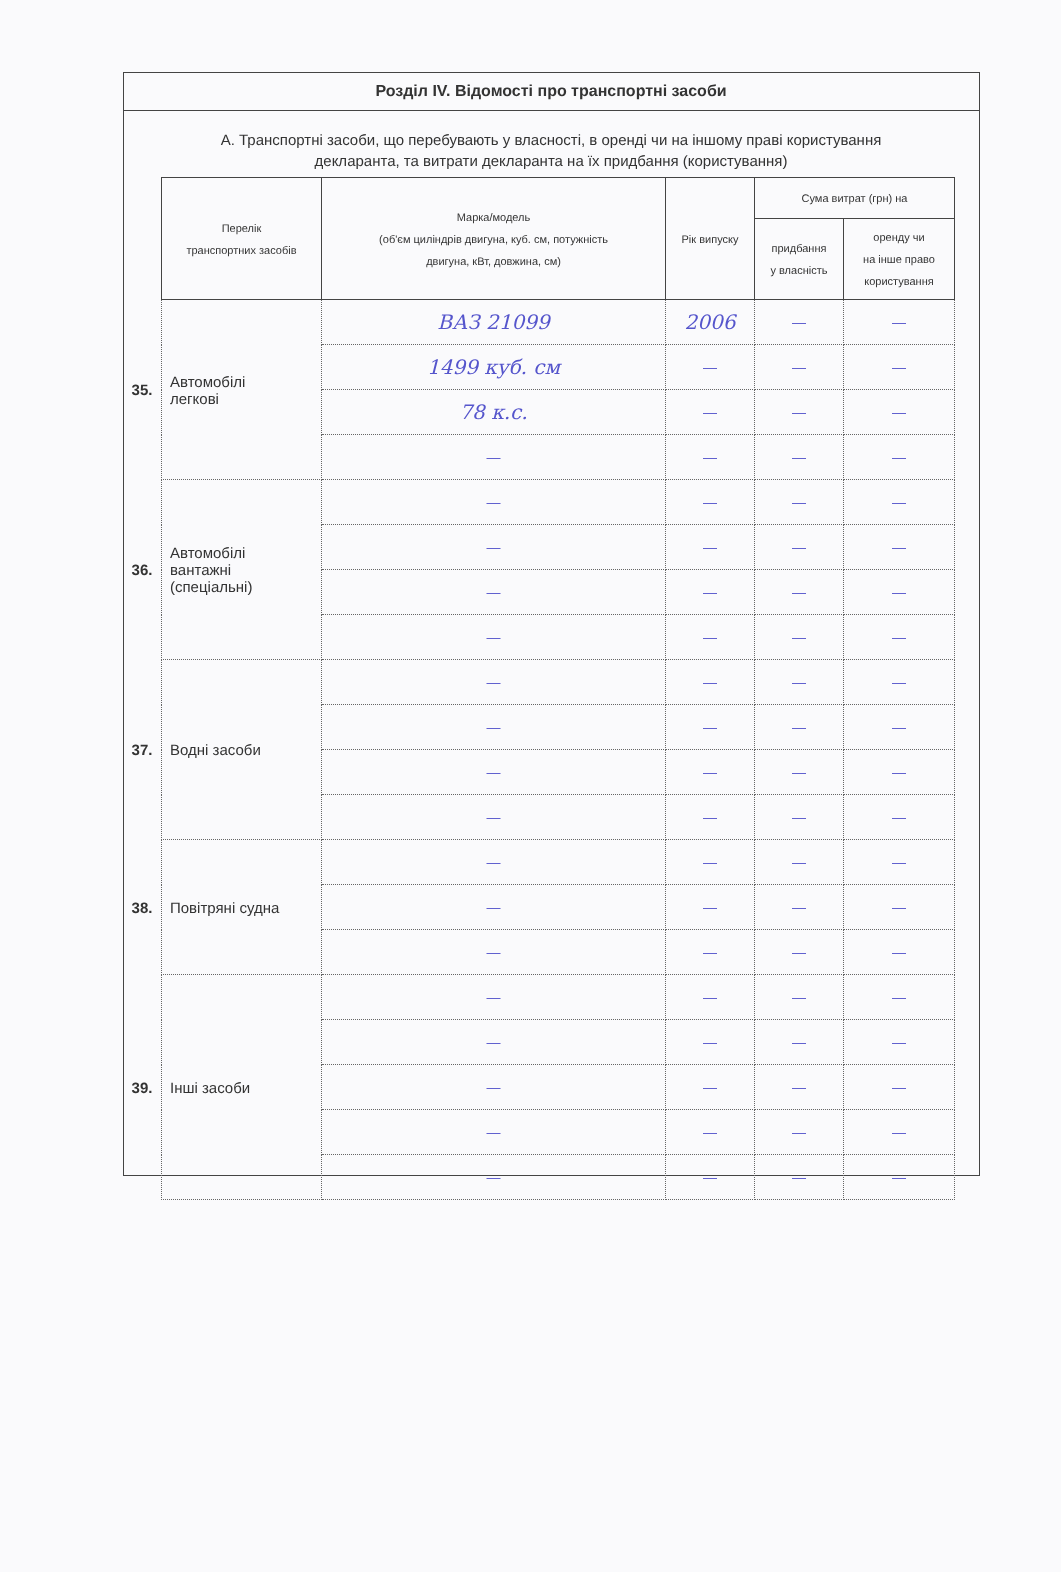Розділ IV. Відомості про транспортні засоби
А. Транспортні засоби, що перебувають у власності, в оренді чи на іншому праві користування
декларанта, та витрати декларанта на їх придбання (користування)
| | Перелік транспортних засобів | Марка/модель (об'єм циліндрів двигуна, куб. см, потужність двигуна, кВт, довжина, см) | Рік випуску | Сума витрат (грн) на | |
| | | | | придбання у власність | оренду чи на інше право користування |
| 35. | Автомобілі легкові | ВАЗ 21099 | 2006 | — | — |
| | | 1499 куб. см | — | — | — |
| | | 78 к.с. | — | — | — |
| | | — | — | — | — |
| 36. | Автомобілі вантажні (спеціальні) | — | — | — | — |
| | | — | — | — | — |
| | | — | — | — | — |
| | | — | — | — | — |
| 37. | Водні засоби | — | — | — | — |
| | | — | — | — | — |
| | | — | — | — | — |
| | | — | — | — | — |
| 38. | Повітряні судна | — | — | — | — |
| | | — | — | — | — |
| | | — | — | — | — |
| 39. | Інші засоби | — | — | — | — |
| | | — | — | — | — |
| | | — | — | — | — |
| | | — | — | — | — |
| | | — | — | — | — |